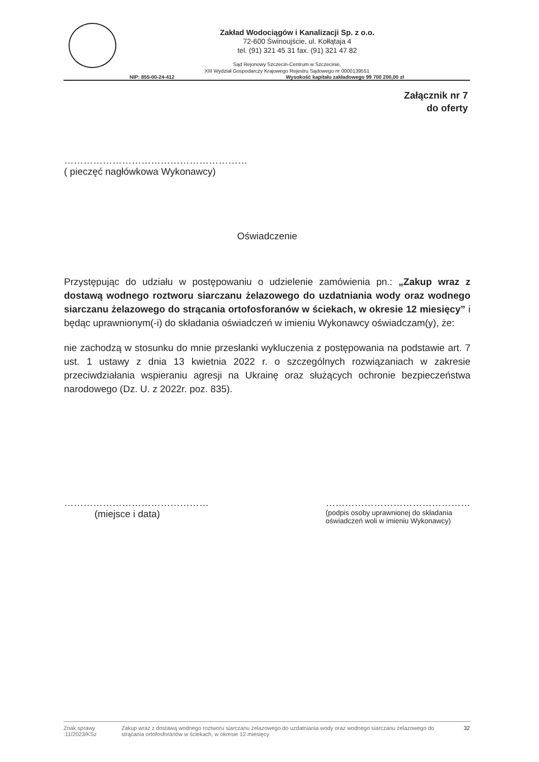Zakład Wodociągów i Kanalizacji Sp. z o.o.
72-600 Świnoujście, ul. Kołłątaja 4
tel. (91) 321 45 31 fax. (91) 321 47 82
Sąd Rejonowy Szczecin-Centrum w Szczecinie,
XIII Wydział Gospodarczy Krajowego Rejestru Sądowego nr 0000139551
NIP: 855-00-24-412 Wysokość kapitału zakładowego 99 700 200,00 zł
Załącznik nr 7
do oferty
…………………………………………………
( pieczęć nagłówkowa Wykonawcy)
Oświadczenie
Przystępując do udziału w postępowaniu o udzielenie zamówienia pn.: „Zakup wraz z dostawą wodnego roztworu siarczanu żelazowego do uzdatniania wody oraz wodnego siarczanu żelazowego do strącania ortofosforanów w ściekach, w okresie 12 miesięcy” i będąc uprawnionym(-i) do składania oświadczeń w imieniu Wykonawcy oświadczam(y), że:
nie zachodzą w stosunku do mnie przesłanki wykluczenia z postępowania na podstawie art. 7 ust. 1 ustawy z dnia 13 kwietnia 2022 r. o szczególnych rozwiązaniach w zakresie przeciwdziałania wspieraniu agresji na Ukrainę oraz służących ochronie bezpieczeństwa narodowego (Dz. U. z 2022r. poz. 835).
………………………………………
(miejsce i data)
………………………………………
(podpis osoby uprawnionej do składania
oświadczeń woli w imieniu Wykonawcy)
Znak sprawy :11/2023/KSz Zakup wraz z dostawą wodnego roztworu siarczanu żelazowego do uzdatniania wody oraz wodnego siarczanu żelazowego do strącania ortofosforanów w ściekach, w okresie 12 miesięcy 32